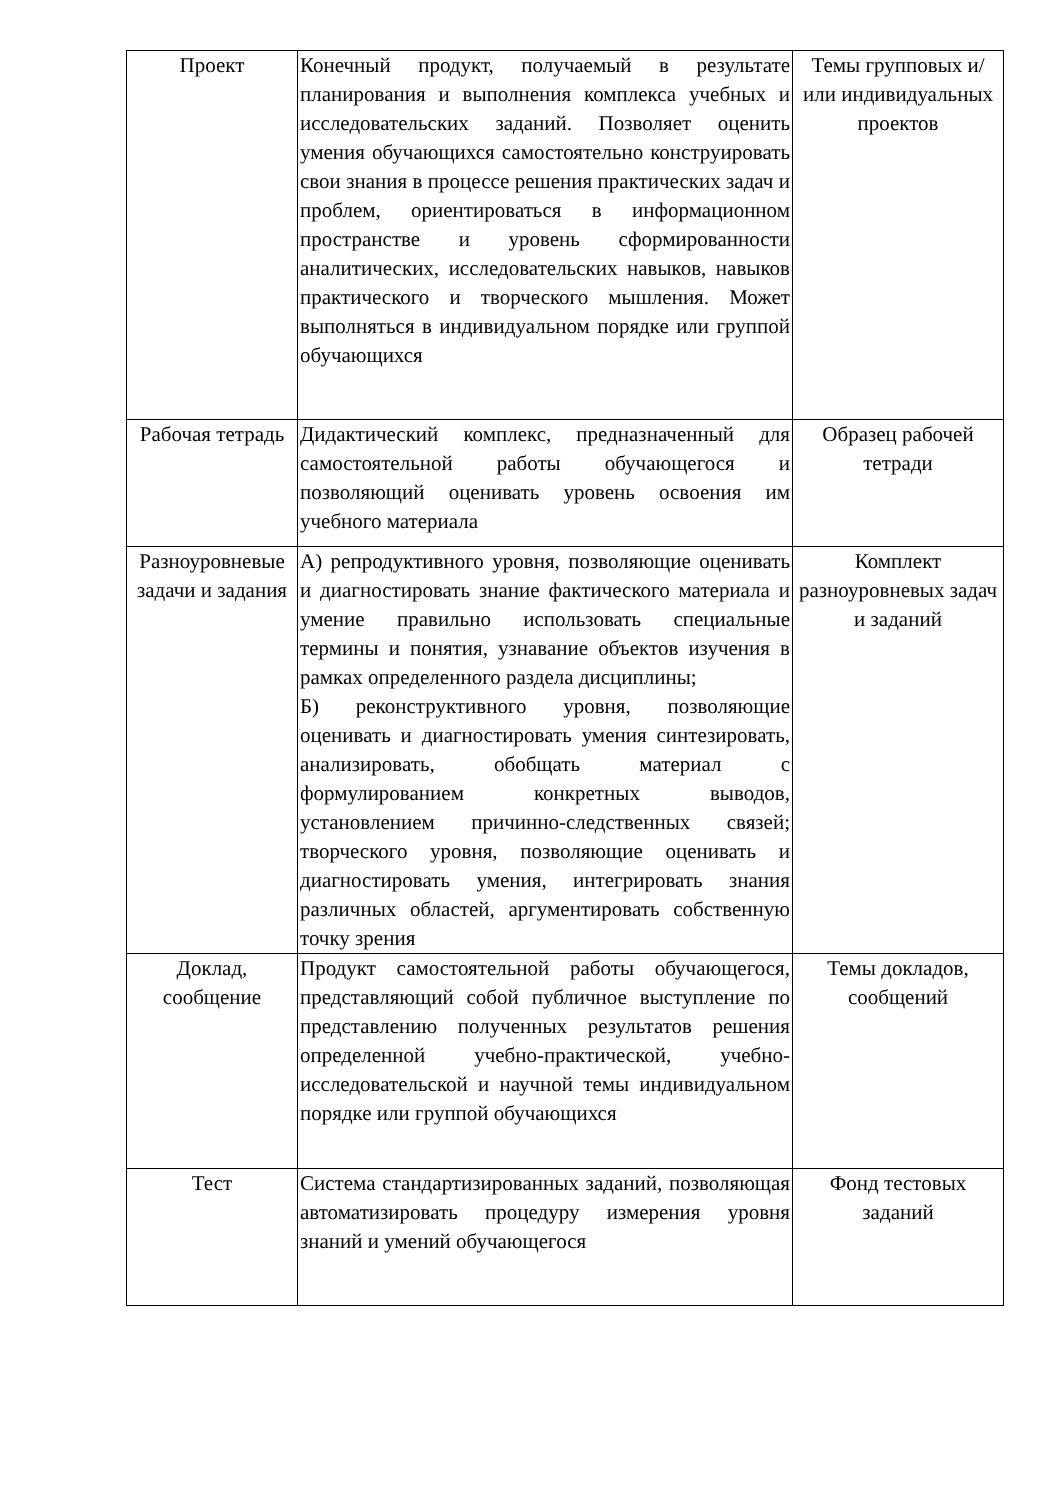| Проект | Конечный продукт, получаемый в результате планирования и выполнения комплекса учебных и исследовательских заданий. Позволяет оценить умения обучающихся самостоятельно конструировать свои знания в процессе решения практических задач и проблем, ориентироваться в информационном пространстве и уровень сформированности аналитических, исследовательских навыков, навыков практического и творческого мышления. Может выполняться в индивидуальном порядке или группой обучающихся | Темы групповых и/или индивидуальных проектов |
| Рабочая тетрадь | Дидактический комплекс, предназначенный для самостоятельной работы обучающегося и позволяющий оценивать уровень освоения им учебного материала | Образец рабочей тетради |
| Разноуровневые задачи и задания | А) репродуктивного уровня, позволяющие оценивать и диагностировать знание фактического материала и умение правильно использовать специальные термины и понятия, узнавание объектов изучения в рамках определенного раздела дисциплины; Б) реконструктивного уровня, позволяющие оценивать и диагностировать умения синтезировать, анализировать, обобщать материал с формулированием конкретных выводов, установлением причинно-следственных связей; творческого уровня, позволяющие оценивать и диагностировать умения, интегрировать знания различных областей, аргументировать собственную точку зрения | Комплект разноуровневых задач и заданий |
| Доклад, сообщение | Продукт самостоятельной работы обучающегося, представляющий собой публичное выступление по представлению полученных результатов решения определенной учебно-практической, учебно-исследовательской и научной темы индивидуальном порядке или группой обучающихся | Темы докладов, сообщений |
| Тест | Система стандартизированных заданий, позволяющая автоматизировать процедуру измерения уровня знаний и умений обучающегося | Фонд тестовых заданий |